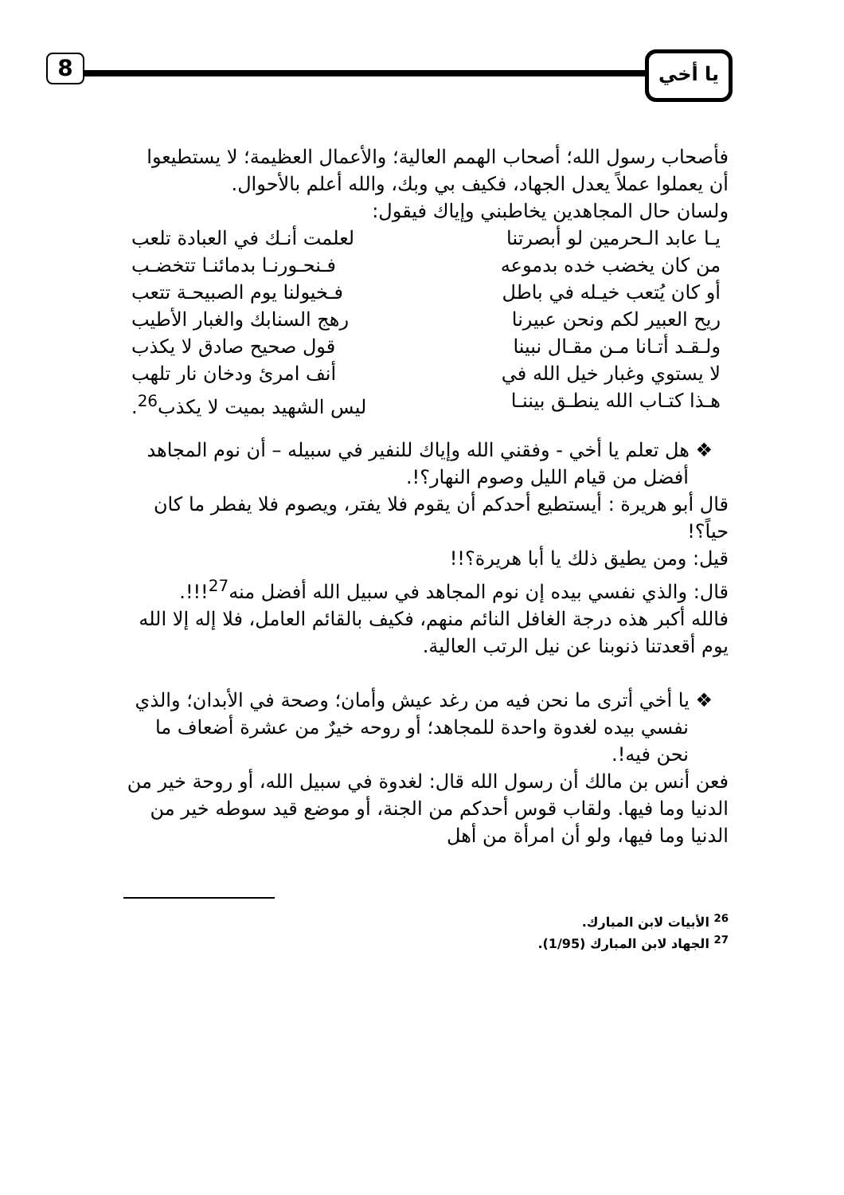8 يا أخي
فأصحاب رسول الله؛ أصحاب الهمم العالية؛ والأعمال العظيمة؛ لا يستطيعوا أن يعملوا عملاً يعدل الجهاد، فكيف بي وبك، والله أعلم بالأحوال.
ولسان حال المجاهدين يخاطبني وإياك فيقول:
يـا عابد الـحرمين لو أبصرتنا لعلمت أنـك في العبادة تلعب
من كان يخضب خده بدموعه فـنحـورنـا بدمائنـا تتخضـب
أو كان يُتعب خيـله في باطل فـخيولنا يوم الصبيحـة تتعب
ريح العبير لكم ونحن عبيرنا رهج السنابك والغبار الأطيب
ولـقـد أتـانا مـن مقـال نبينا قول صحيح صادق لا يكذب
لا يستوي وغبار خيل الله في أنف امرئ ودخان نار تلهب
هـذا كتـاب الله ينطـق بيننـا ليس الشهيد بميت لا يكذب<sup>26</sup>.
❖ هل تعلم يا أخي - وفقني الله وإياك للنفير في سبيله – أن نوم المجاهد أفضل من قيام الليل وصوم النهار؟!.
قال أبو هريرة : أيستطيع أحدكم أن يقوم فلا يفتر، ويصوم فلا يفطر ما كان حياً؟!
قيل: ومن يطيق ذلك يا أبا هريرة؟!!
قال: والذي نفسي بيده إن نوم المجاهد في سبيل الله أفضل منه<sup>27</sup>!!!.
فالله أكبر هذه درجة الغافل النائم منهم، فكيف بالقائم العامل، فلا إله إلا الله يوم أقعدتنا ذنوبنا عن نيل الرتب العالية.
❖ يا أخي أترى ما نحن فيه من رغد عيش وأمان؛ وصحة في الأبدان؛ والذي نفسي بيده لغدوة واحدة للمجاهد؛ أو روحه خيرٌ من عشرة أضعاف ما نحن فيه!.
فعن أنس بن مالك أن رسول الله قال: لغدوة في سبيل الله، أو روحة خير من الدنيا وما فيها. ولقاب قوس أحدكم من الجنة، أو موضع قيد سوطه خير من الدنيا وما فيها، ولو أن امرأة من أهل
<sup>26</sup> الأبيات لابن المبارك.
<sup>27</sup> الجهاد لابن المبارك (1/95).